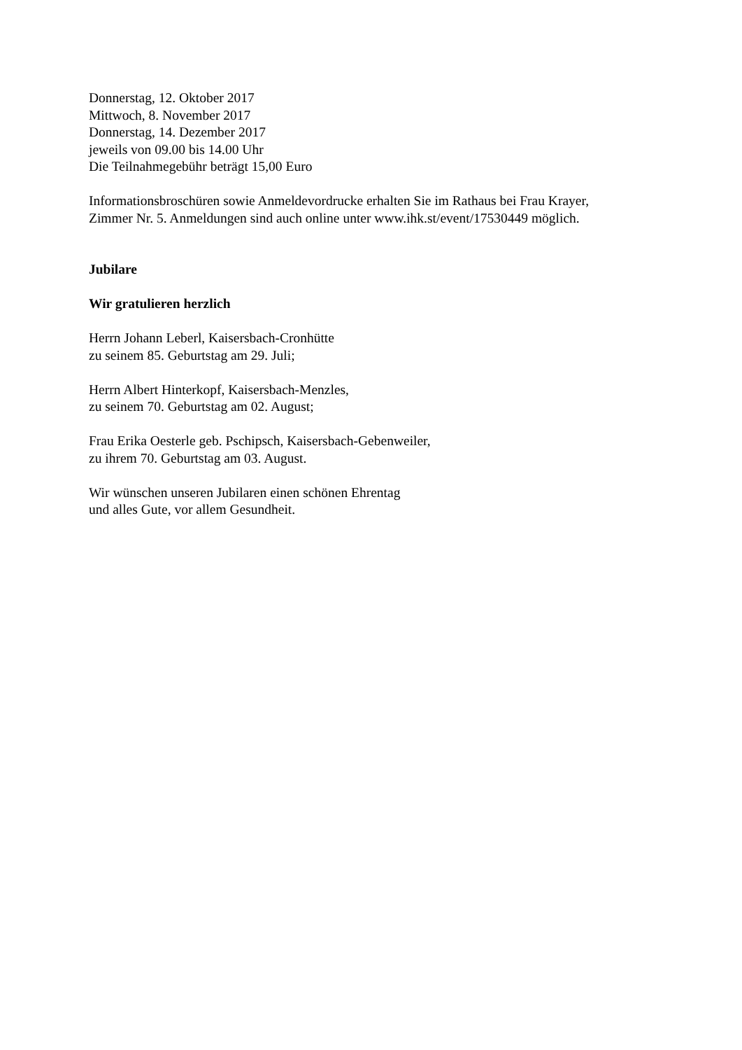Donnerstag, 12. Oktober 2017
Mittwoch, 8. November 2017
Donnerstag, 14. Dezember 2017
jeweils von 09.00 bis 14.00 Uhr
Die Teilnahmegebühr beträgt 15,00 Euro
Informationsbroschüren sowie Anmeldevordrucke erhalten Sie im Rathaus bei Frau Krayer,
Zimmer Nr. 5. Anmeldungen sind auch online unter www.ihk.st/event/17530449 möglich.
Jubilare
Wir gratulieren herzlich
Herrn Johann Leberl, Kaisersbach-Cronhütte
zu seinem 85. Geburtstag am 29. Juli;
Herrn Albert Hinterkopf, Kaisersbach-Menzles,
zu seinem 70. Geburtstag am 02. August;
Frau Erika Oesterle geb. Pschipsch, Kaisersbach-Gebenweiler,
zu ihrem 70. Geburtstag am 03. August.
Wir wünschen unseren Jubilaren einen schönen Ehrentag
und alles Gute, vor allem Gesundheit.